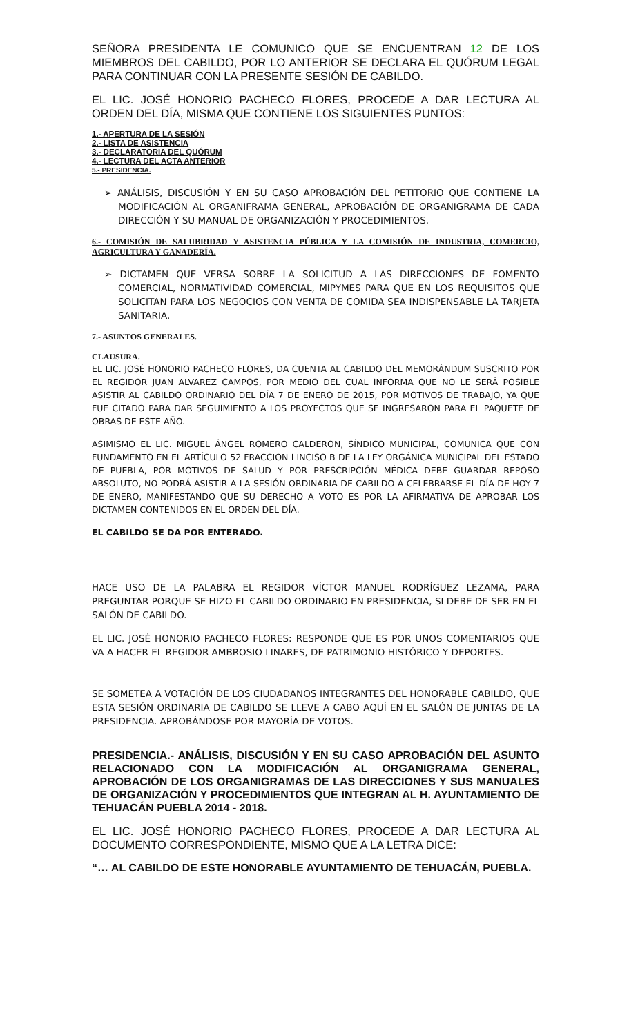SEÑORA PRESIDENTA LE COMUNICO QUE SE ENCUENTRAN 12 DE LOS MIEMBROS DEL CABILDO, POR LO ANTERIOR SE DECLARA EL QUÓRUM LEGAL PARA CONTINUAR CON LA PRESENTE SESIÓN DE CABILDO.
EL LIC. JOSÉ HONORIO PACHECO FLORES, PROCEDE A DAR LECTURA AL ORDEN DEL DÍA, MISMA QUE CONTIENE LOS SIGUIENTES PUNTOS:
1.- APERTURA DE LA SESIÓN
2.- LISTA DE ASISTENCIA
3.- DECLARATORIA DEL QUÓRUM
4.- LECTURA DEL ACTA ANTERIOR
5.- PRESIDENCIA.
➢ ANÁLISIS, DISCUSIÓN Y EN SU CASO APROBACIÓN DEL PETITORIO QUE CONTIENE LA MODIFICACIÓN AL ORGANIFRAMA GENERAL, APROBACIÓN DE ORGANIGRAMA DE CADA DIRECCIÓN Y SU MANUAL DE ORGANIZACIÓN Y PROCEDIMIENTOS.
6.- COMISIÓN DE SALUBRIDAD Y ASISTENCIA PÚBLICA Y LA COMISIÓN DE INDUSTRIA, COMERCIO, AGRICULTURA Y GANADERÍA.
➢ DICTAMEN QUE VERSA SOBRE LA SOLICITUD A LAS DIRECCIONES DE FOMENTO COMERCIAL, NORMATIVIDAD COMERCIAL, MIPYMES PARA QUE EN LOS REQUISITOS QUE SOLICITAN PARA LOS NEGOCIOS CON VENTA DE COMIDA SEA INDISPENSABLE LA TARJETA SANITARIA.
7.- ASUNTOS GENERALES.
CLAUSURA.
EL LIC. JOSÉ HONORIO PACHECO FLORES, DA CUENTA AL CABILDO DEL MEMORÁNDUM SUSCRITO POR EL REGIDOR JUAN ALVAREZ CAMPOS, POR MEDIO DEL CUAL INFORMA QUE NO LE SERÁ POSIBLE ASISTIR AL CABILDO ORDINARIO DEL DÍA 7 DE ENERO DE 2015, POR MOTIVOS DE TRABAJO, YA QUE FUE CITADO PARA DAR SEGUIMIENTO A LOS PROYECTOS QUE SE INGRESARON PARA EL PAQUETE DE OBRAS DE ESTE AÑO.
ASIMISMO EL LIC. MIGUEL ÁNGEL ROMERO CALDERON, SÍNDICO MUNICIPAL, COMUNICA QUE CON FUNDAMENTO EN EL ARTÍCULO 52 FRACCION I INCISO B DE LA LEY ORGÁNICA MUNICIPAL DEL ESTADO DE PUEBLA, POR MOTIVOS DE SALUD Y POR PRESCRIPCIÓN MÉDICA DEBE GUARDAR REPOSO ABSOLUTO, NO PODRÁ ASISTIR A LA SESIÓN ORDINARIA DE CABILDO A CELEBRARSE EL DÍA DE HOY 7 DE ENERO, MANIFESTANDO QUE SU DERECHO A VOTO ES POR LA AFIRMATIVA DE APROBAR LOS DICTAMEN CONTENIDOS EN EL ORDEN DEL DÍA.
EL CABILDO SE DA POR ENTERADO.
HACE USO DE LA PALABRA EL REGIDOR VÍCTOR MANUEL RODRÍGUEZ LEZAMA, PARA PREGUNTAR PORQUE SE HIZO EL CABILDO ORDINARIO EN PRESIDENCIA, SI DEBE DE SER EN EL SALÓN DE CABILDO.
EL LIC. JOSÉ HONORIO PACHECO FLORES: RESPONDE QUE ES POR UNOS COMENTARIOS QUE VA A HACER EL REGIDOR AMBROSIO LINARES, DE PATRIMONIO HISTÓRICO Y DEPORTES.
SE SOMETEA A VOTACIÓN DE LOS CIUDADANOS INTEGRANTES DEL HONORABLE CABILDO, QUE ESTA SESIÓN ORDINARIA DE CABILDO SE LLEVE A CABO AQUÍ EN EL SALÓN DE JUNTAS DE LA PRESIDENCIA. APROBÁNDOSE POR MAYORÍA DE VOTOS.
PRESIDENCIA.- ANÁLISIS, DISCUSIÓN Y EN SU CASO APROBACIÓN DEL ASUNTO RELACIONADO CON LA MODIFICACIÓN AL ORGANIGRAMA GENERAL, APROBACIÓN DE LOS ORGANIGRAMAS DE LAS DIRECCIONES Y SUS MANUALES DE ORGANIZACIÓN Y PROCEDIMIENTOS QUE INTEGRAN AL H. AYUNTAMIENTO DE TEHUACÁN PUEBLA 2014 - 2018.
EL LIC. JOSÉ HONORIO PACHECO FLORES, PROCEDE A DAR LECTURA AL DOCUMENTO CORRESPONDIENTE, MISMO QUE A LA LETRA DICE:
“… AL CABILDO DE ESTE HONORABLE AYUNTAMIENTO DE TEHUACÁN, PUEBLA.